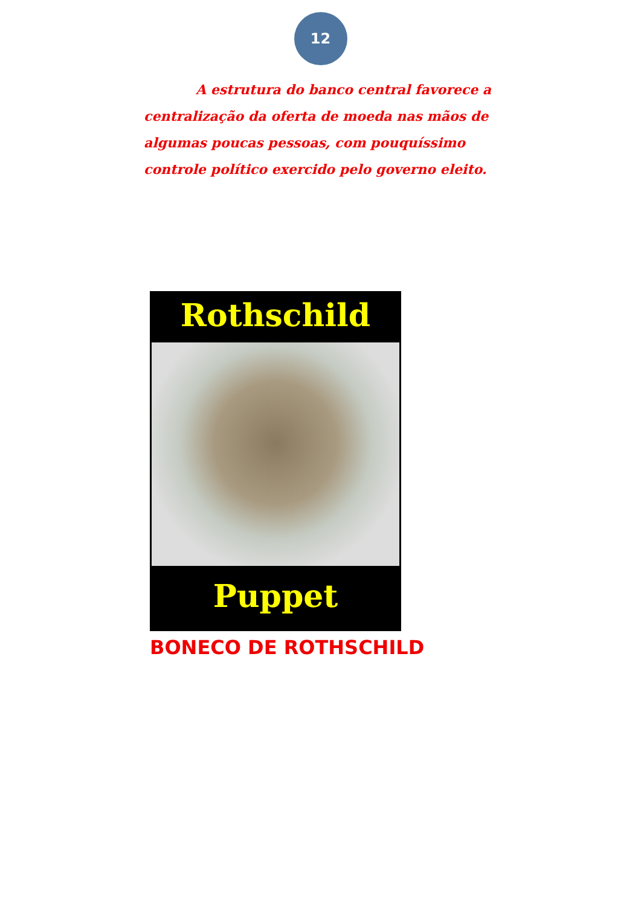12
A estrutura do banco central favorece a centralização da oferta de moeda nas mãos de algumas poucas pessoas, com pouquíssimo controle político exercido pelo governo eleito.
Rothschild
Puppet
BONECO DE ROTHSCHILD